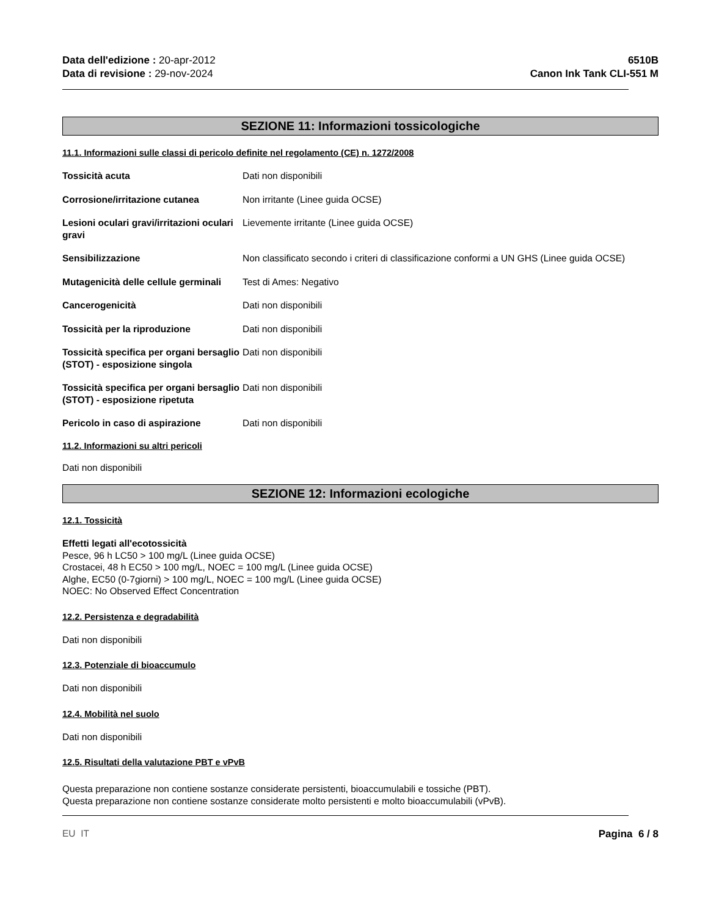Data dell'edizione : 20-apr-2012
Data di revisione : 29-nov-2024
6510B
Canon Ink Tank CLI-551 M
SEZIONE 11: Informazioni tossicologiche
11.1. Informazioni sulle classi di pericolo definite nel regolamento (CE) n. 1272/2008
| Tossicità acuta | Dati non disponibili |
| Corrosione/irritazione cutanea | Non irritante (Linee guida OCSE) |
| Lesioni oculari gravi/irritazioni oculari gravi | Lievemente irritante (Linee guida OCSE) |
| Sensibilizzazione | Non classificato secondo i criteri di classificazione conformi a UN GHS (Linee guida OCSE) |
| Mutagenicità delle cellule germinali | Test di Ames: Negativo |
| Cancerogenicità | Dati non disponibili |
| Tossicità per la riproduzione | Dati non disponibili |
| Tossicità specifica per organi bersaglio (STOT) - esposizione singola | Dati non disponibili |
| Tossicità specifica per organi bersaglio (STOT) - esposizione ripetuta | Dati non disponibili |
| Pericolo in caso di aspirazione | Dati non disponibili |
11.2. Informazioni su altri pericoli
Dati non disponibili
SEZIONE 12: Informazioni ecologiche
12.1. Tossicità
Effetti legati all'ecotossicità
Pesce, 96 h LC50 > 100 mg/L (Linee guida OCSE)
Crostacei, 48 h EC50 > 100 mg/L, NOEC = 100 mg/L (Linee guida OCSE)
Alghe, EC50 (0-7giorni) > 100 mg/L, NOEC = 100 mg/L (Linee guida OCSE)
NOEC: No Observed Effect Concentration
12.2. Persistenza e degradabilità
Dati non disponibili
12.3. Potenziale di bioaccumulo
Dati non disponibili
12.4. Mobilità nel suolo
Dati non disponibili
12.5. Risultati della valutazione PBT e vPvB
Questa preparazione non contiene sostanze considerate persistenti, bioaccumulabili e tossiche (PBT).
Questa preparazione non contiene sostanze considerate molto persistenti e molto bioaccumulabili (vPvB).
EU IT Pagina 6 / 8